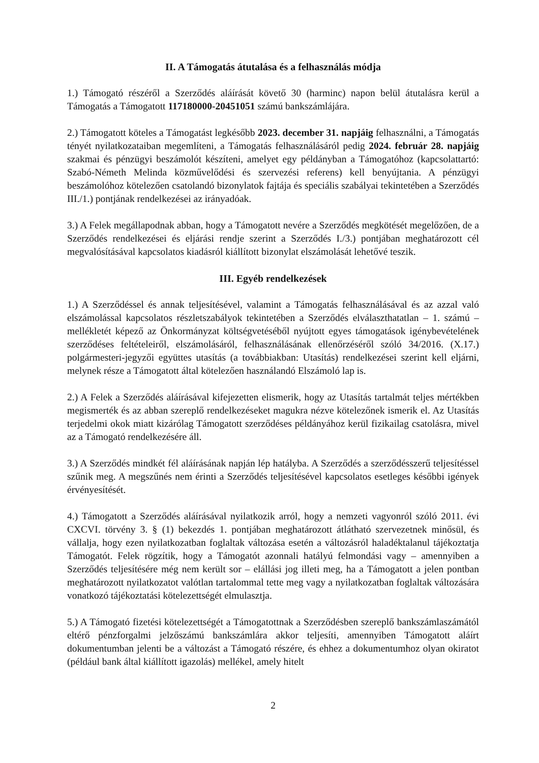II. A Támogatás átutalása és a felhasználás módja
1.) Támogató részéről a Szerződés aláírását követő 30 (harminc) napon belül átutalásra kerül a Támogatás a Támogatott 117180000-20451051 számú bankszámlájára.
2.) Támogatott köteles a Támogatást legkésőbb 2023. december 31. napjáig felhasználni, a Támogatás tényét nyilatkozataiban megemlíteni, a Támogatás felhasználásáról pedig 2024. február 28. napjáig szakmai és pénzügyi beszámolót készíteni, amelyet egy példányban a Támogatóhoz (kapcsolattartó: Szabó-Németh Melinda közművelődési és szervezési referens) kell benyújtania. A pénzügyi beszámolóhoz kötelezően csatolandó bizonylatok fajtája és speciális szabályai tekintetében a Szerződés III./1.) pontjának rendelkezései az irányadóak.
3.) A Felek megállapodnak abban, hogy a Támogatott nevére a Szerződés megkötését megelőzően, de a Szerződés rendelkezései és eljárási rendje szerint a Szerződés I./3.) pontjában meghatározott cél megvalósításával kapcsolatos kiadásról kiállított bizonylat elszámolását lehetővé teszik.
III. Egyéb rendelkezések
1.) A Szerződéssel és annak teljesítésével, valamint a Támogatás felhasználásával és az azzal való elszámolással kapcsolatos részletszabályok tekintetében a Szerződés elválaszthatatlan – 1. számú – mellékletét képező az Önkormányzat költségvetéséből nyújtott egyes támogatások igénybevételének szerződéses feltételeiről, elszámolásáról, felhasználásának ellenőrzéséről szóló 34/2016. (X.17.) polgármesteri-jegyzői együttes utasítás (a továbbiakban: Utasítás) rendelkezései szerint kell eljárni, melynek része a Támogatott által kötelezően használandó Elszámoló lap is.
2.) A Felek a Szerződés aláírásával kifejezetten elismerik, hogy az Utasítás tartalmát teljes mértékben megismerték és az abban szereplő rendelkezéseket magukra nézve kötelezőnek ismerik el. Az Utasítás terjedelmi okok miatt kizárólag Támogatott szerződéses példányához kerül fizikailag csatolásra, mivel az a Támogató rendelkezésére áll.
3.) A Szerződés mindkét fél aláírásának napján lép hatályba. A Szerződés a szerződésszerű teljesítéssel szűnik meg. A megszűnés nem érinti a Szerződés teljesítésével kapcsolatos esetleges későbbi igények érvényesítését.
4.) Támogatott a Szerződés aláírásával nyilatkozik arról, hogy a nemzeti vagyonról szóló 2011. évi CXCVI. törvény 3. § (1) bekezdés 1. pontjában meghatározott átlátható szervezetnek minősül, és vállalja, hogy ezen nyilatkozatban foglaltak változása esetén a változásról haladéktalanul tájékoztatja Támogatót. Felek rögzítik, hogy a Támogatót azonnali hatályú felmondási vagy – amennyiben a Szerződés teljesítésére még nem került sor – elállási jog illeti meg, ha a Támogatott a jelen pontban meghatározott nyilatkozatot valótlan tartalommal tette meg vagy a nyilatkozatban foglaltak változására vonatkozó tájékoztatási kötelezettségét elmulasztja.
5.) A Támogató fizetési kötelezettségét a Támogatottnak a Szerződésben szereplő bankszámlaszámától eltérő pénzforgalmi jelzőszámú bankszámlára akkor teljesíti, amennyiben Támogatott aláírt dokumentumban jelenti be a változást a Támogató részére, és ehhez a dokumentumhoz olyan okiratot (például bank által kiállított igazolás) mellékel, amely hitelt
2